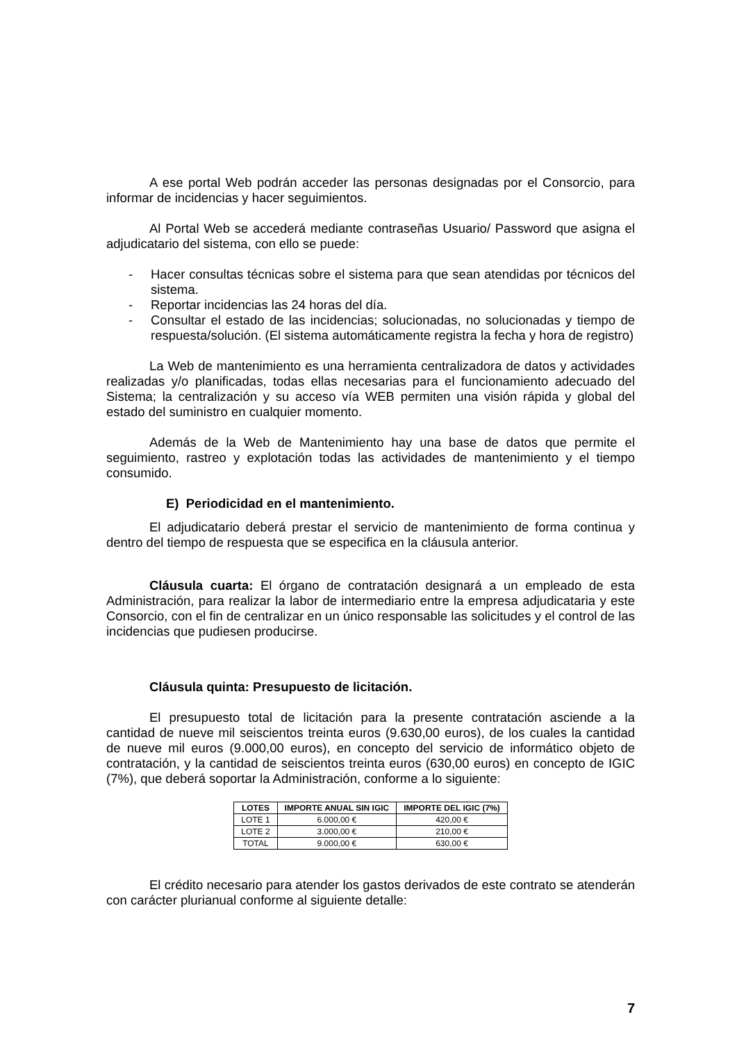A ese portal Web podrán acceder las personas designadas por el Consorcio, para informar de incidencias y hacer seguimientos.
Al Portal Web se accederá mediante contraseñas Usuario/ Password que asigna el adjudicatario del sistema, con ello se puede:
- Hacer consultas técnicas sobre el sistema para que sean atendidas por técnicos del sistema.
- Reportar incidencias las 24 horas del día.
- Consultar el estado de las incidencias; solucionadas, no solucionadas y tiempo de respuesta/solución. (El sistema automáticamente registra la fecha y hora de registro)
La Web de mantenimiento es una herramienta centralizadora de datos y actividades realizadas y/o planificadas, todas ellas necesarias para el funcionamiento adecuado del Sistema; la centralización y su acceso vía WEB permiten una visión rápida y global del estado del suministro en cualquier momento.
Además de la Web de Mantenimiento hay una base de datos que permite el seguimiento, rastreo y explotación todas las actividades de mantenimiento y el tiempo consumido.
E) Periodicidad en el mantenimiento.
El adjudicatario deberá prestar el servicio de mantenimiento de forma continua y dentro del tiempo de respuesta que se especifica en la cláusula anterior.
Cláusula cuarta: El órgano de contratación designará a un empleado de esta Administración, para realizar la labor de intermediario entre la empresa adjudicataria y este Consorcio, con el fin de centralizar en un único responsable las solicitudes y el control de las incidencias que pudiesen producirse.
Cláusula quinta: Presupuesto de licitación.
El presupuesto total de licitación para la presente contratación asciende a la cantidad de nueve mil seiscientos treinta euros (9.630,00 euros), de los cuales la cantidad de nueve mil euros (9.000,00 euros), en concepto del servicio de informático objeto de contratación, y la cantidad de seiscientos treinta euros (630,00 euros) en concepto de IGIC (7%), que deberá soportar la Administración, conforme a lo siguiente:
| LOTES | IMPORTE ANUAL SIN IGIC | IMPORTE DEL IGIC (7%) |
| --- | --- | --- |
| LOTE 1 | 6.000,00 € | 420,00 € |
| LOTE 2 | 3.000,00 € | 210,00 € |
| TOTAL | 9.000,00 € | 630,00 € |
El crédito necesario para atender los gastos derivados de este contrato se atenderán con carácter plurianual conforme al siguiente detalle:
7